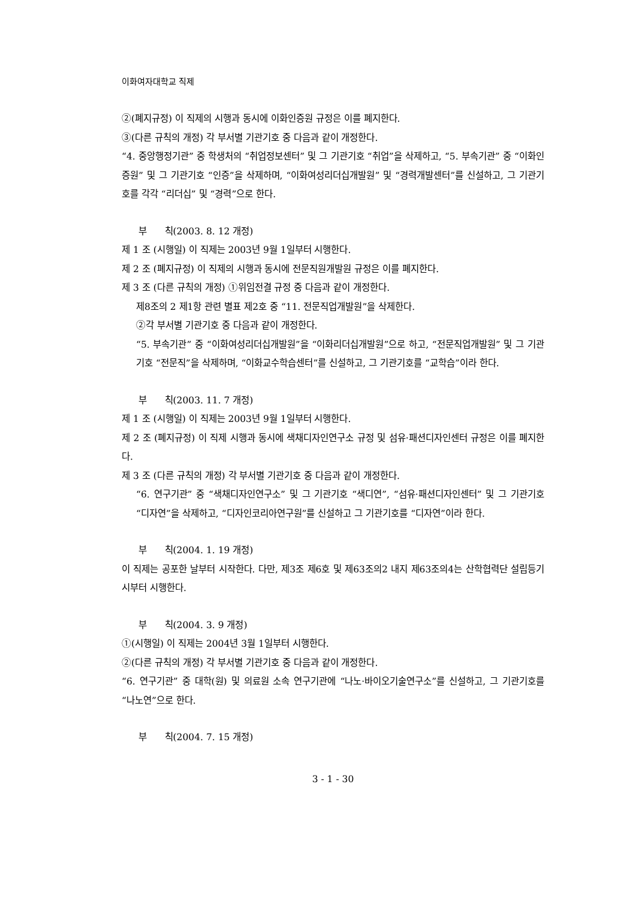이화여자대학교 직제
②(폐지규정) 이 직제의 시행과 동시에 이화인증원 규정은 이를 폐지한다.
③(다른 규칙의 개정) 각 부서별 기관기호 중 다음과 같이 개정한다.
“4. 중앙행정기관” 중 학생처의 “취업정보센터” 및 그 기관기호 “취업”을 삭제하고, “5. 부속기관” 중 “이화인증원” 및 그 기관기호 “인증”을 삭제하며, “이화여성리더십개발원” 및 “경력개발센터”를 신설하고, 그 기관기호를 각각 “리더십” 및 “경력”으로 한다.
부 칙(2003. 8. 12 개정)
제 1 조 (시행일) 이 직제는 2003년 9월 1일부터 시행한다.
제 2 조 (폐지규정) 이 직제의 시행과 동시에 전문직원개발원 규정은 이를 폐지한다.
제 3 조 (다른 규칙의 개정) ①위임전결 규정 중 다음과 같이 개정한다.
제8조의 2 제1항 관련 별표 제2호 중 “11. 전문직업개발원”을 삭제한다.
②각 부서별 기관기호 중 다음과 같이 개정한다.
“5. 부속기관” 중 “이화여성리더십개발원”을 “이화리더십개발원”으로 하고, “전문직업개발원” 및 그 기관기호 “전문직”을 삭제하며, “이화교수학습센터”를 신설하고, 그 기관기호를 “교학습”이라 한다.
부 칙(2003. 11. 7 개정)
제 1 조 (시행일) 이 직제는 2003년 9월 1일부터 시행한다.
제 2 조 (폐지규정) 이 직제 시행과 동시에 색채디자인연구소 규정 및 섬유·패션디자인센터 규정은 이를 폐지한다.
제 3 조 (다른 규칙의 개정) 각 부서별 기관기호 중 다음과 같이 개정한다.
“6. 연구기관” 중 “색채디자인연구소” 및 그 기관기호 “색디연”, “섬유·패션디자인센터” 및 그 기관기호 “디자연”을 삭제하고, “디자인코리아연구원”를 신설하고 그 기관기호를 “디자연”이라 한다.
부 칙(2004. 1. 19 개정)
이 직제는 공포한 날부터 시작한다. 다만, 제3조 제6호 및 제63조의2 내지 제63조의4는 산학협력단 설립등기시부터 시행한다.
부 칙(2004. 3. 9 개정)
①(시행일) 이 직제는 2004년 3월 1일부터 시행한다.
②(다른 규칙의 개정) 각 부서별 기관기호 중 다음과 같이 개정한다.
“6. 연구기관” 중 대학(원) 및 의료원 소속 연구기관에 “나노·바이오기술연구소”를 신설하고, 그 기관기호를 “나노연”으로 한다.
부 칙(2004. 7. 15 개정)
3 - 1 - 30